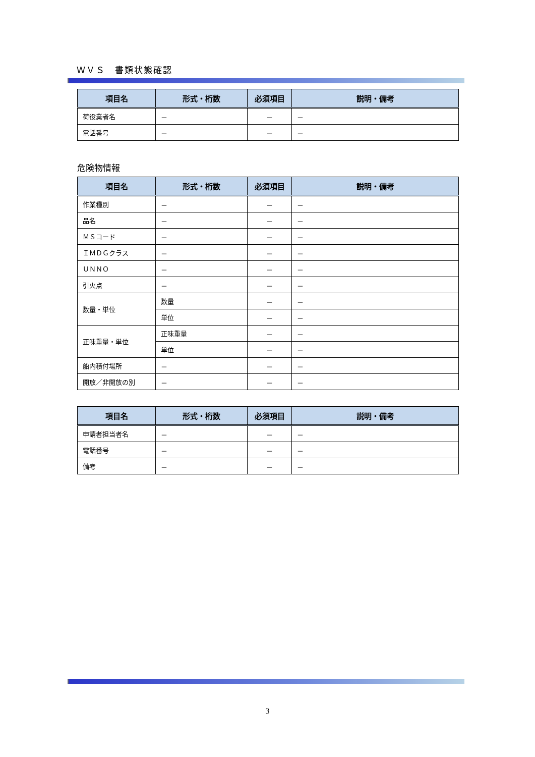ＷＶＳ　書類状態確認
| 項目名 | 形式・桁数 | 必須項目 | 説明・備考 |
| --- | --- | --- | --- |
| 荷役業者名 | － | － | － |
| 電話番号 | － | － | － |
危険物情報
| 項目名 | 形式・桁数 | 必須項目 | 説明・備考 |
| --- | --- | --- | --- |
| 作業種別 | － | － | － |
| 品名 | － | － | － |
| ＭＳコード | － | － | － |
| ＩＭＤＧクラス | － | － | － |
| ＵＮＮＯ | － | － | － |
| 引火点 | － | － | － |
| 数量・単位 | 数量 | － | － |
| | 単位 | － | － |
| 正味重量・単位 | 正味重量 | － | － |
| | 単位 | － | － |
| 船内積付場所 | － | － | － |
| 開放／非開放の別 | － | － | － |
| 項目名 | 形式・桁数 | 必須項目 | 説明・備考 |
| --- | --- | --- | --- |
| 申請者担当者名 | － | － | － |
| 電話番号 | － | － | － |
| 備考 | － | － | － |
3